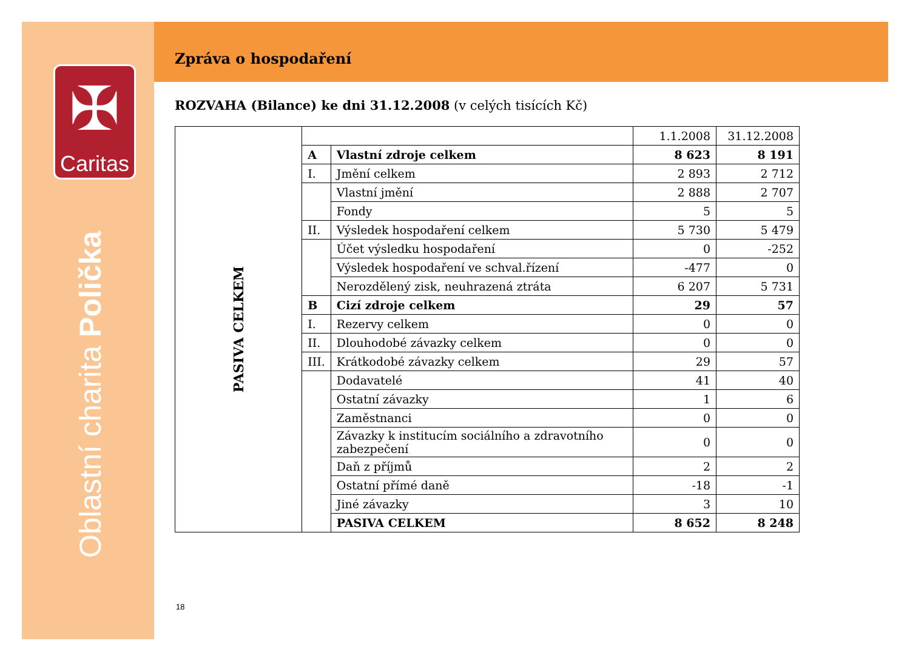✠
Caritas
Oblastní charita Polička
Zpráva o hospodaření
ROZVAHA (Bilance) ke dni 31.12.2008 (v celých tisících Kč)
| PASIVA CELKEM | | | 1.1.2008 | 31.12.2008 |
| | A | Vlastní zdroje celkem | 8 623 | 8 191 |
| | I. | Jmění celkem | 2 893 | 2 712 |
| | | Vlastní jmění | 2 888 | 2 707 |
| | | Fondy | 5 | 5 |
| | II. | Výsledek hospodaření celkem | 5 730 | 5 479 |
| | | Účet výsledku hospodaření | 0 | -252 |
| | | Výsledek hospodaření ve schval.řízení | -477 | 0 |
| | | Nerozdělený zisk, neuhrazená ztráta | 6 207 | 5 731 |
| | B | Cizí zdroje celkem | 29 | 57 |
| | I. | Rezervy celkem | 0 | 0 |
| | II. | Dlouhodobé závazky celkem | 0 | 0 |
| | III. | Krátkodobé závazky celkem | 29 | 57 |
| | | Dodavatelé | 41 | 40 |
| | | Ostatní závazky | 1 | 6 |
| | | Zaměstnanci | 0 | 0 |
| | | Závazky k institucím sociálního a zdravotního zabezpečení | 0 | 0 |
| | | Daň z příjmů | 2 | 2 |
| | | Ostatní přímé daně | -18 | -1 |
| | | Jiné závazky | 3 | 10 |
| | | PASIVA CELKEM | 8 652 | 8 248 |
18